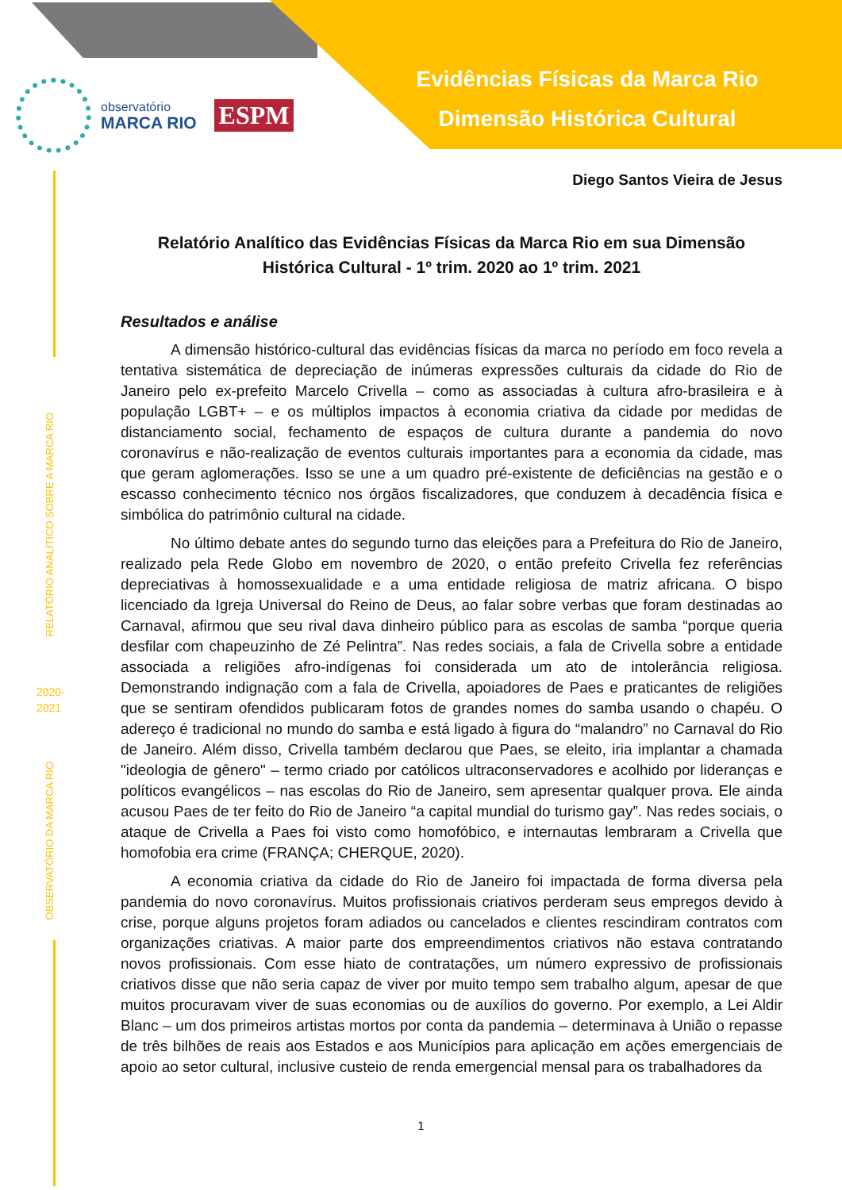Evidências Físicas da Marca Rio
Dimensão Histórica Cultural
observatório
MARCA RIO
ESPM
RELATÓRIO ANALÍTICO SOBRE A MARCA RIO
2020-
2021
OBSERVATÓRIO DA MARCA RIO
Diego Santos Vieira de Jesus
Relatório Analítico das Evidências Físicas da Marca Rio em sua Dimensão Histórica Cultural - 1º trim. 2020 ao 1º trim. 2021
Resultados e análise
A dimensão histórico-cultural das evidências físicas da marca no período em foco revela a tentativa sistemática de depreciação de inúmeras expressões culturais da cidade do Rio de Janeiro pelo ex-prefeito Marcelo Crivella – como as associadas à cultura afro-brasileira e à população LGBT+ – e os múltiplos impactos à economia criativa da cidade por medidas de distanciamento social, fechamento de espaços de cultura durante a pandemia do novo coronavírus e não-realização de eventos culturais importantes para a economia da cidade, mas que geram aglomerações. Isso se une a um quadro pré-existente de deficiências na gestão e o escasso conhecimento técnico nos órgãos fiscalizadores, que conduzem à decadência física e simbólica do patrimônio cultural na cidade.
No último debate antes do segundo turno das eleições para a Prefeitura do Rio de Janeiro, realizado pela Rede Globo em novembro de 2020, o então prefeito Crivella fez referências depreciativas à homossexualidade e a uma entidade religiosa de matriz africana. O bispo licenciado da Igreja Universal do Reino de Deus, ao falar sobre verbas que foram destinadas ao Carnaval, afirmou que seu rival dava dinheiro público para as escolas de samba “porque queria desfilar com chapeuzinho de Zé Pelintra”. Nas redes sociais, a fala de Crivella sobre a entidade associada a religiões afro-indígenas foi considerada um ato de intolerância religiosa. Demonstrando indignação com a fala de Crivella, apoiadores de Paes e praticantes de religiões que se sentiram ofendidos publicaram fotos de grandes nomes do samba usando o chapéu. O adereço é tradicional no mundo do samba e está ligado à figura do “malandro” no Carnaval do Rio de Janeiro. Além disso, Crivella também declarou que Paes, se eleito, iria implantar a chamada "ideologia de gênero" – termo criado por católicos ultraconservadores e acolhido por lideranças e políticos evangélicos – nas escolas do Rio de Janeiro, sem apresentar qualquer prova. Ele ainda acusou Paes de ter feito do Rio de Janeiro “a capital mundial do turismo gay”. Nas redes sociais, o ataque de Crivella a Paes foi visto como homofóbico, e internautas lembraram a Crivella que homofobia era crime (FRANÇA; CHERQUE, 2020).
A economia criativa da cidade do Rio de Janeiro foi impactada de forma diversa pela pandemia do novo coronavírus. Muitos profissionais criativos perderam seus empregos devido à crise, porque alguns projetos foram adiados ou cancelados e clientes rescindiram contratos com organizações criativas. A maior parte dos empreendimentos criativos não estava contratando novos profissionais. Com esse hiato de contratações, um número expressivo de profissionais criativos disse que não seria capaz de viver por muito tempo sem trabalho algum, apesar de que muitos procuravam viver de suas economias ou de auxílios do governo. Por exemplo, a Lei Aldir Blanc – um dos primeiros artistas mortos por conta da pandemia – determinava à União o repasse de três bilhões de reais aos Estados e aos Municípios para aplicação em ações emergenciais de apoio ao setor cultural, inclusive custeio de renda emergencial mensal para os trabalhadores da
1